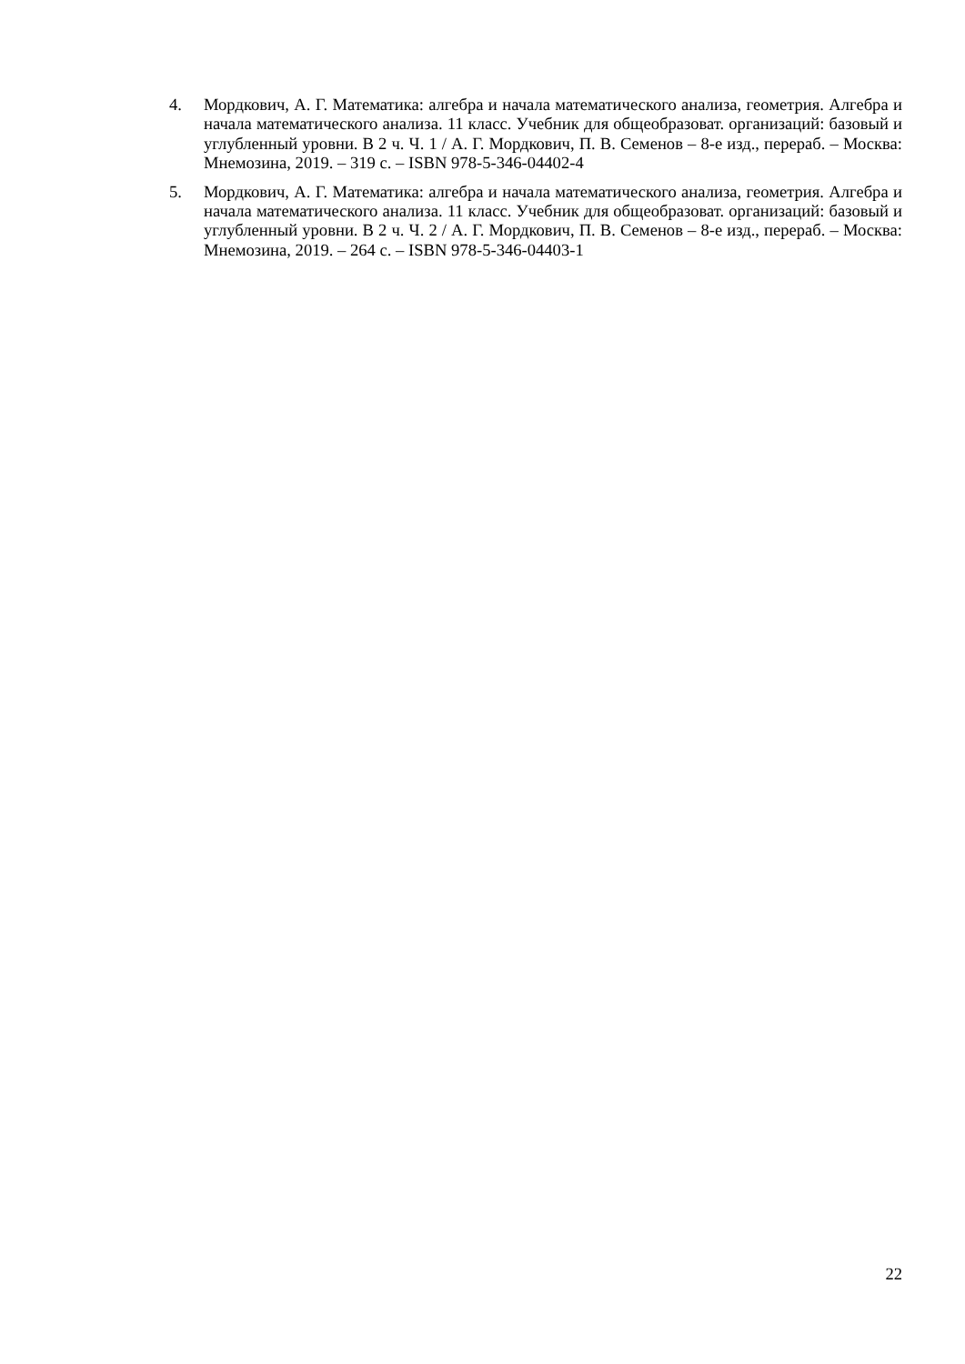4. Мордкович, А. Г. Математика: алгебра и начала математического анализа, геометрия. Алгебра и начала математического анализа. 11 класс. Учебник для общеобразоват. организаций: базовый и углубленный уровни. В 2 ч. Ч. 1 / А. Г. Мордкович, П. В. Семенов – 8-е изд., перераб. – Москва: Мнемозина, 2019. – 319 с. – ISBN 978-5-346-04402-4
5. Мордкович, А. Г. Математика: алгебра и начала математического анализа, геометрия. Алгебра и начала математического анализа. 11 класс. Учебник для общеобразоват. организаций: базовый и углубленный уровни. В 2 ч. Ч. 2 / А. Г. Мордкович, П. В. Семенов – 8-е изд., перераб. – Москва: Мнемозина, 2019. – 264 с. – ISBN 978-5-346-04403-1
22